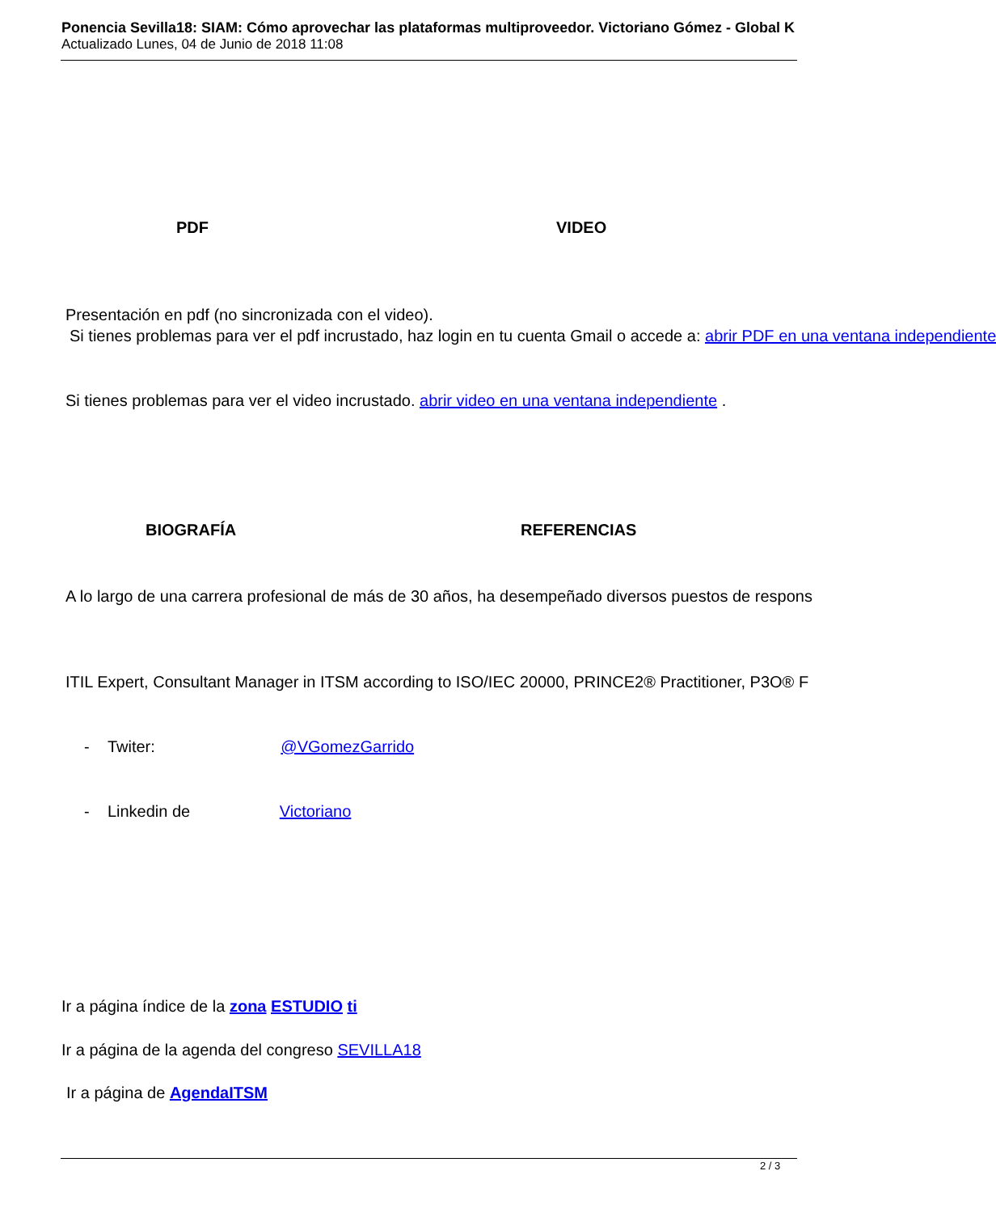Ponencia Sevilla18: SIAM: Cómo aprovechar las plataformas multiproveedor. Victoriano Gómez - Global K
Actualizado Lunes, 04 de Junio de 2018 11:08
PDF VIDEO
Presentación en pdf (no sincronizada con el video).
Si tienes problemas para ver el pdf incrustado, haz login en tu cuenta Gmail o accede a: abrir PDF en una ventana independiente
Si tienes problemas para ver el video incrustado. abrir video en una ventana independiente .
BIOGRAFÍA REFERENCIAS
A lo largo de una carrera profesional de más de 30 años, ha desempeñado diversos puestos de respons
ITIL Expert, Consultant Manager in ITSM according to ISO/IEC 20000, PRINCE2® Practitioner, P3O® F
- Twiter: @VGomezGarrido
- Linkedin de Victoriano
Ir a página índice de la zona ESTUDIO ti
Ir a página de la agenda del congreso SEVILLA18
Ir a página de AgendaITSM
2 / 3